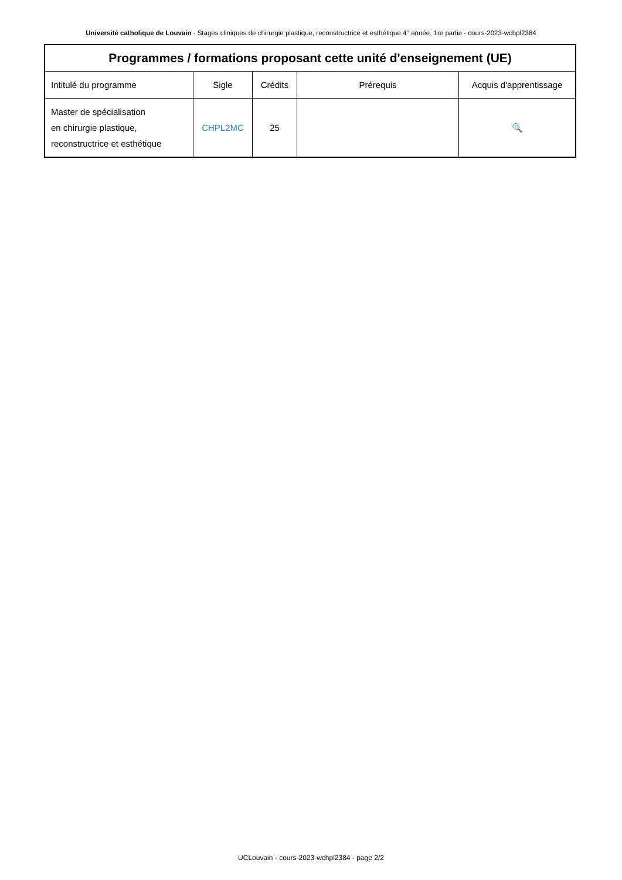Université catholique de Louvain - Stages cliniques de chirurgie plastique, reconstructrice et esthétique 4° année, 1re partie - cours-2023-wchpl2384
| Programmes / formations proposant cette unité d'enseignement (UE) | | | | |
| --- | --- | --- | --- | --- |
| Intitulé du programme | Sigle | Crédits | Prérequis | Acquis d'apprentissage |
| Master de spécialisation en chirurgie plastique, reconstructrice et esthétique | CHPL2MC | 25 | | 🔍 |
UCLouvain - cours-2023-wchpl2384 - page 2/2